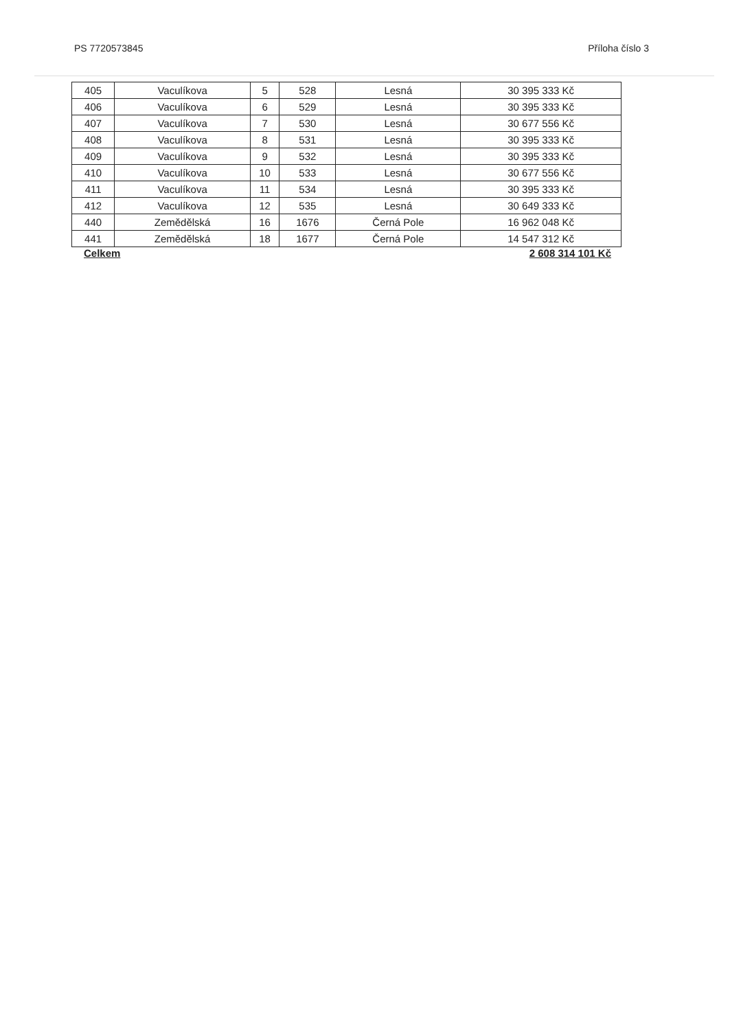PS 7720573845 Příloha číslo 3
| 405 | Vaculíkova | 5 | 528 | Lesná | 30 395 333 Kč |
| 406 | Vaculíkova | 6 | 529 | Lesná | 30 395 333 Kč |
| 407 | Vaculíkova | 7 | 530 | Lesná | 30 677 556 Kč |
| 408 | Vaculíkova | 8 | 531 | Lesná | 30 395 333 Kč |
| 409 | Vaculíkova | 9 | 532 | Lesná | 30 395 333 Kč |
| 410 | Vaculíkova | 10 | 533 | Lesná | 30 677 556 Kč |
| 411 | Vaculíkova | 11 | 534 | Lesná | 30 395 333 Kč |
| 412 | Vaculíkova | 12 | 535 | Lesná | 30 649 333 Kč |
| 440 | Zemědělská | 16 | 1676 | Černá Pole | 16 962 048 Kč |
| 441 | Zemědělská | 18 | 1677 | Černá Pole | 14 547 312 Kč |
Celkem 2 608 314 101 Kč